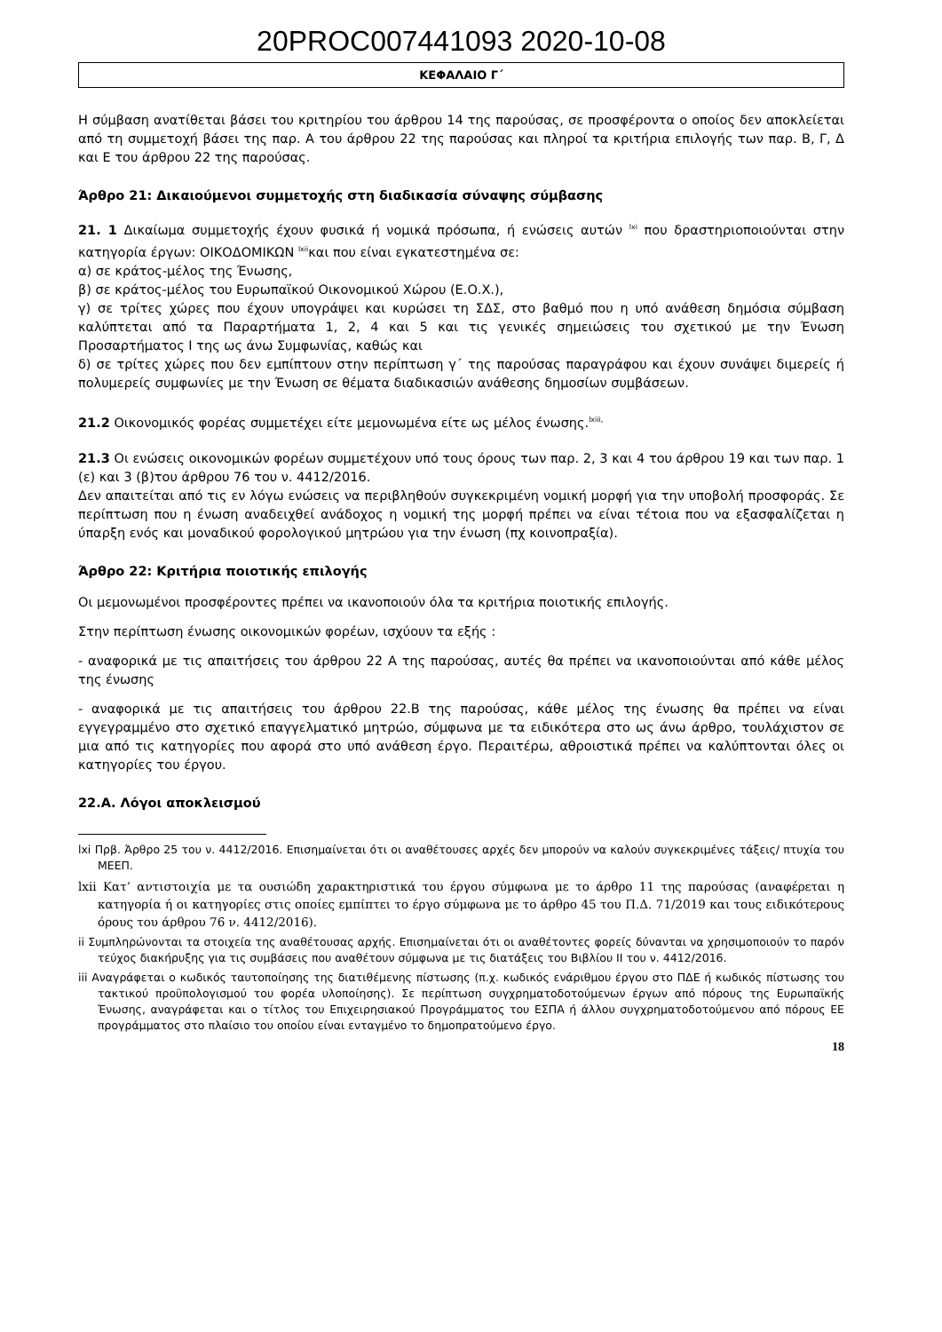20PROC007441093 2020-10-08
ΚΕΦΑΛΑΙΟ Γ΄
Η σύμβαση ανατίθεται βάσει του κριτηρίου του άρθρου 14 της παρούσας, σε προσφέροντα ο οποίος δεν αποκλείεται από τη συμμετοχή βάσει της παρ. Α του άρθρου 22 της παρούσας και πληροί τα κριτήρια επιλογής των παρ. Β, Γ, Δ και Ε του άρθρου 22 της παρούσας.
Άρθρο 21: Δικαιούμενοι συμμετοχής στη διαδικασία σύναψης σύμβασης
21. 1 Δικαίωμα συμμετοχής έχουν φυσικά ή νομικά πρόσωπα, ή ενώσεις αυτών <sup>lxi</sup> που δραστηριοποιούνται στην κατηγορία έργων: ΟΙΚΟΔΟΜΙΚΩΝ <sup>lxii</sup>και που είναι εγκατεστημένα σε:
α) σε κράτος-μέλος της Ένωσης,
β) σε κράτος-μέλος του Ευρωπαϊκού Οικονομικού Χώρου (Ε.Ο.Χ.),
γ) σε τρίτες χώρες που έχουν υπογράψει και κυρώσει τη ΣΔΣ, στο βαθμό που η υπό ανάθεση δημόσια σύμβαση καλύπτεται από τα Παραρτήματα 1, 2, 4 και 5 και τις γενικές σημειώσεις του σχετικού με την Ένωση Προσαρτήματος Ι της ως άνω Συμφωνίας, καθώς και
δ) σε τρίτες χώρες που δεν εμπίπτουν στην περίπτωση γ΄ της παρούσας παραγράφου και έχουν συνάψει διμερείς ή πολυμερείς συμφωνίες με την Ένωση σε θέματα διαδικασιών ανάθεσης δημοσίων συμβάσεων.
21.2 Οικονομικός φορέας συμμετέχει είτε μεμονωμένα είτε ως μέλος ένωσης.<sup>lxiii,</sup>
21.3 Οι ενώσεις οικονομικών φορέων συμμετέχουν υπό τους όρους των παρ. 2, 3 και 4 του άρθρου 19 και των παρ. 1 (ε) και 3 (β)του άρθρου 76 του ν. 4412/2016.
Δεν απαιτείται από τις εν λόγω ενώσεις να περιβληθούν συγκεκριμένη νομική μορφή για την υποβολή προσφοράς. Σε περίπτωση που η ένωση αναδειχθεί ανάδοχος η νομική της μορφή πρέπει να είναι τέτοια που να εξασφαλίζεται η ύπαρξη ενός και μοναδικού φορολογικού μητρώου για την ένωση (πχ κοινοπραξία).
Άρθρο 22: Κριτήρια ποιοτικής επιλογής
Οι μεμονωμένοι προσφέροντες πρέπει να ικανοποιούν όλα τα κριτήρια ποιοτικής επιλογής.
Στην περίπτωση ένωσης οικονομικών φορέων, ισχύουν τα εξής :
- αναφορικά με τις απαιτήσεις του άρθρου 22 Α της παρούσας, αυτές θα πρέπει να ικανοποιούνται από κάθε μέλος της ένωσης
- αναφορικά με τις απαιτήσεις του άρθρου 22.Β της παρούσας, κάθε μέλος της ένωσης θα πρέπει να είναι εγγεγραμμένο στο σχετικό επαγγελματικό μητρώο, σύμφωνα με τα ειδικότερα στο ως άνω άρθρο, τουλάχιστον σε μια από τις κατηγορίες που αφορά στο υπό ανάθεση έργο. Περαιτέρω, αθροιστικά πρέπει να καλύπτονται όλες οι κατηγορίες του έργου.
22.Α. Λόγοι αποκλεισμού
lxi Πρβ. Άρθρο 25 του ν. 4412/2016. Επισημαίνεται ότι οι αναθέτουσες αρχές δεν μπορούν να καλούν συγκεκριμένες τάξεις/ πτυχία του ΜΕΕΠ.
lxii Κατ’ αντιστοιχία με τα ουσιώδη χαρακτηριστικά του έργου σύμφωνα με το άρθρο 11 της παρούσας (αναφέρεται η κατηγορία ή οι κατηγορίες στις οποίες εμπίπτει το έργο σύμφωνα με το άρθρο 45 του Π.Δ. 71/2019 και τους ειδικότερους όρους του άρθρου 76 ν. 4412/2016).
ii Συμπληρώνονται τα στοιχεία της αναθέτουσας αρχής. Επισημαίνεται ότι οι αναθέτοντες φορείς δύνανται να χρησιμοποιούν το παρόν τεύχος διακήρυξης για τις συμβάσεις που αναθέτουν σύμφωνα με τις διατάξεις του Βιβλίου ΙΙ του ν. 4412/2016.
iii Αναγράφεται ο κωδικός ταυτοποίησης της διατιθέμενης πίστωσης (π.χ. κωδικός ενάριθμου έργου στο ΠΔΕ ή κωδικός πίστωσης του τακτικού προϋπολογισμού του φορέα υλοποίησης). Σε περίπτωση συγχρηματοδοτούμενων έργων από πόρους της Ευρωπαϊκής Ένωσης, αναγράφεται και ο τίτλος του Επιχειρησιακού Προγράμματος του ΕΣΠΑ ή άλλου συγχρηματοδοτούμενου από πόρους ΕΕ προγράμματος στο πλαίσιο του οποίου είναι ενταγμένο το δημοπρατούμενο έργο.
18